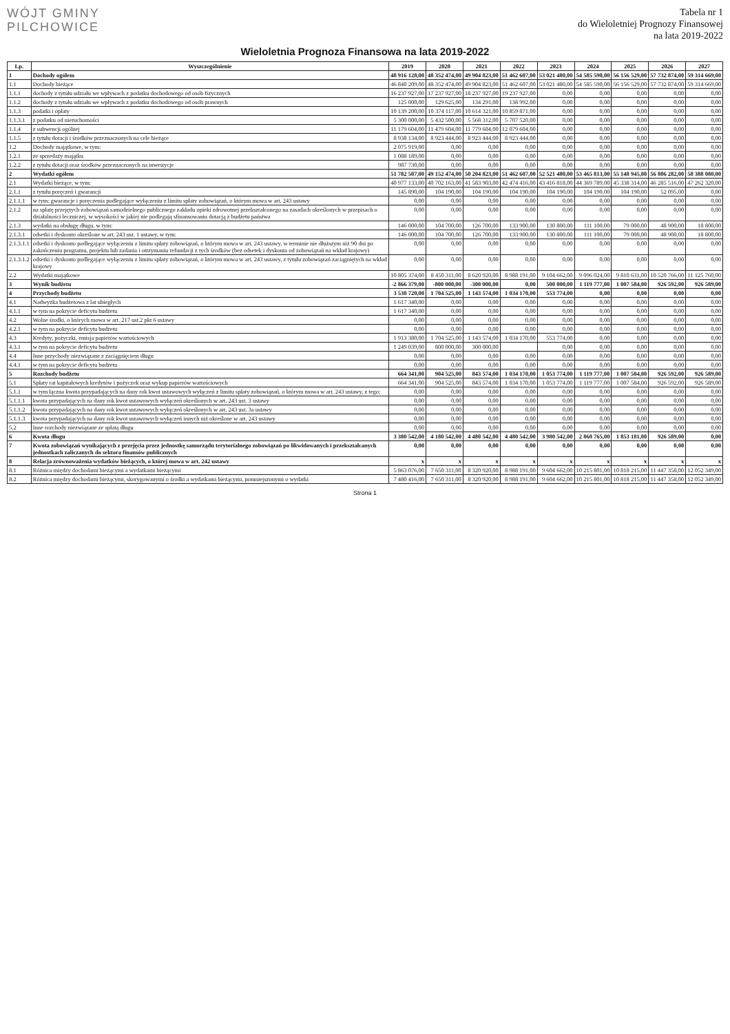WÓJT GMINY
PILCHOWICE
Tabela nr 1
do Wieloletniej Prognozy Finansowej
na lata 2019-2022
Wieloletnia Prognoza Finansowa na lata 2019-2022
| Lp. | Wyszczególnienie | 2019 | 2020 | 2021 | 2022 | 2023 | 2024 | 2025 | 2026 | 2027 |
| --- | --- | --- | --- | --- | --- | --- | --- | --- | --- | --- |
| 1 | Dochody ogółem | 48 916 128,00 | 48 352 474,00 | 49 904 823,00 | 51 462 607,00 | 53 021 480,00 | 54 585 590,00 | 56 156 529,00 | 57 732 874,00 | 59 314 669,00 |
| 1.1 | Dochody bieżące | 46 840 209,00 | 48 352 474,00 | 49 904 823,00 | 51 462 607,00 | 53 021 480,00 | 54 585 590,00 | 56 156 529,00 | 57 732 874,00 | 59 314 669,00 |
| 1.1.1 | dochody z tytułu udziału we wpływach z podatku dochodowego od osób fizycznych | 16 237 927,00 | 17 237 927,00 | 18 237 927,00 | 19 237 927,00 | 0,00 | 0,00 | 0,00 | 0,00 | 0,00 |
| 1.1.2 | dochody z tytułu udziału we wpływach z podatku dochodowego od osób prawnych | 125 000,00 | 129 625,00 | 134 291,00 | 138 992,00 | 0,00 | 0,00 | 0,00 | 0,00 | 0,00 |
| 1.1.3 | podatki i opłaty | 10 139 200,00 | 10 374 117,00 | 10 614 321,00 | 10 859 871,00 | 0,00 | 0,00 | 0,00 | 0,00 | 0,00 |
| 1.1.3.1 | z podatku od nieruchomości | 5 300 000,00 | 5 432 500,00 | 5 568 312,00 | 5 707 520,00 | 0,00 | 0,00 | 0,00 | 0,00 | 0,00 |
| 1.1.4 | z subwencji ogólnej | 11 179 604,00 | 11 479 604,00 | 11 779 604,00 | 12 079 604,00 | 0,00 | 0,00 | 0,00 | 0,00 | 0,00 |
| 1.1.5 | z tytułu dotacji i środków przeznaczonych na cele bieżące | 8 938 134,00 | 8 923 444,00 | 8 923 444,00 | 8 923 444,00 | 0,00 | 0,00 | 0,00 | 0,00 | 0,00 |
| 1.2 | Dochody majątkowe, w tym: | 2 075 919,00 | 0,00 | 0,00 | 0,00 | 0,00 | 0,00 | 0,00 | 0,00 | 0,00 |
| 1.2.1 | ze sprzedaży majątku | 1 088 189,00 | 0,00 | 0,00 | 0,00 | 0,00 | 0,00 | 0,00 | 0,00 | 0,00 |
| 1.2.2 | z tytułu dotacji oraz środków przeznaczonych na inwestycje | 987 730,00 | 0,00 | 0,00 | 0,00 | 0,00 | 0,00 | 0,00 | 0,00 | 0,00 |
| 2 | Wydatki ogółem | 51 782 507,00 | 49 152 474,00 | 50 204 823,00 | 51 462 607,00 | 52 521 480,00 | 53 465 813,00 | 55 148 945,00 | 56 806 282,00 | 58 388 080,00 |
| 2.1 | Wydatki bieżące, w tym: | 40 977 133,00 | 40 702 163,00 | 41 583 903,00 | 42 474 416,00 | 43 416 818,00 | 44 369 789,00 | 45 338 314,00 | 46 285 516,00 | 47 262 320,00 |
| 2.1.1 | z tytułu poręczeń i gwarancji | 145 890,00 | 104 190,00 | 104 190,00 | 104 190,00 | 104 190,00 | 104 190,00 | 104 190,00 | 52 095,00 | 0,00 |
| 2.1.1.1 | w tym: gwarancje i poręczenia podlegające wyłączeniu z limitu spłaty zobowiązań, o którym mowa w art. 243 ustawy | 0,00 | 0,00 | 0,00 | 0,00 | 0,00 | 0,00 | 0,00 | 0,00 | 0,00 |
| 2.1.2 | na spłatę przejętych zobowiązań samodzielnego publicznego zakładu opieki zdrowotnej przekształconego na zasadach określonych w przepisach o działalności leczniczej, w wysokości w jakiej nie podlegają sfinansowaniu dotacją z budżetu państwa | 0,00 | 0,00 | 0,00 | 0,00 | 0,00 | 0,00 | 0,00 | 0,00 | 0,00 |
| 2.1.3 | wydatki na obsługę długu, w tym: | 146 000,00 | 104 700,00 | 126 700,00 | 133 900,00 | 130 800,00 | 111 100,00 | 79 000,00 | 48 900,00 | 18 800,00 |
| 2.1.3.1 | odsetki i dyskonto określone w art. 243 ust. 1 ustawy, w tym: | 146 000,00 | 104 700,00 | 126 700,00 | 133 900,00 | 130 800,00 | 111 100,00 | 79 000,00 | 48 900,00 | 18 800,00 |
| 2.1.3.1.1 | odsetki i dyskonto podlegające wyłączeniu z limitu spłaty zobowiązań, o którym mowa w art. 243 ustawy, w terminie nie dłuższym niż 90 dni po zakończeniu programu, projektu lub zadania i otrzymaniu refundacji z tych środków (bez odsetek i dyskonta od zobowiązań na wkład krajowy) | 0,00 | 0,00 | 0,00 | 0,00 | 0,00 | 0,00 | 0,00 | 0,00 | 0,00 |
| 2.1.3.1.2 | odsetki i dyskonto podlegające wyłączeniu z limitu spłaty zobowiązań, o którym mowa w art. 243 ustawy, z tytułu zobowiązań zaciągniętych na wkład krajowy | 0,00 | 0,00 | 0,00 | 0,00 | 0,00 | 0,00 | 0,00 | 0,00 | 0,00 |
| 2.2 | Wydatki majątkowe | 10 805 374,00 | 8 450 311,00 | 8 620 920,00 | 8 988 191,00 | 9 104 662,00 | 9 096 024,00 | 9 810 631,00 | 10 520 766,00 | 11 125 760,00 |
| 3 | Wynik budżetu | -2 866 379,00 | -800 000,00 | -300 000,00 | 0,00 | 500 000,00 | 1 119 777,00 | 1 007 584,00 | 926 592,00 | 926 589,00 |
| 4 | Przychody budżetu | 3 530 720,00 | 1 704 525,00 | 1 143 574,00 | 1 034 170,00 | 553 774,00 | 0,00 | 0,00 | 0,00 | 0,00 |
| 4.1 | Nadwyżka budżetowa z lat ubiegłych | 1 617 340,00 | 0,00 | 0,00 | 0,00 | 0,00 | 0,00 | 0,00 | 0,00 | 0,00 |
| 4.1.1 | w tym na pokrycie deficytu budżetu | 1 617 340,00 | 0,00 | 0,00 | 0,00 | 0,00 | 0,00 | 0,00 | 0,00 | 0,00 |
| 4.2 | Wolne środki, o których mowa w art. 217 ust.2 pkt 6 ustawy | 0,00 | 0,00 | 0,00 | 0,00 | 0,00 | 0,00 | 0,00 | 0,00 | 0,00 |
| 4.2.1 | w tym na pokrycie deficytu budżetu | 0,00 | 0,00 | 0,00 | 0,00 | 0,00 | 0,00 | 0,00 | 0,00 | 0,00 |
| 4.3 | Kredyty, pożyczki, emisja papierów wartościowych | 1 913 380,00 | 1 704 525,00 | 1 143 574,00 | 1 034 170,00 | 553 774,00 | 0,00 | 0,00 | 0,00 | 0,00 |
| 4.3.1 | w tym na pokrycie deficytu budżetu | 1 249 039,00 | 800 000,00 | 300 000,00 | | 0,00 | 0,00 | 0,00 | 0,00 | 0,00 |
| 4.4 | Inne przychody niezwiązane z zaciągnięciem długu | 0,00 | 0,00 | 0,00 | 0,00 | 0,00 | 0,00 | 0,00 | 0,00 | 0,00 |
| 4.4.1 | w tym na pokrycie deficytu budżetu | 0,00 | 0,00 | 0,00 | 0,00 | 0,00 | 0,00 | 0,00 | 0,00 | 0,00 |
| 5 | Rozchody budżetu | 664 341,00 | 904 525,00 | 843 574,00 | 1 034 170,00 | 1 053 774,00 | 1 119 777,00 | 1 007 584,00 | 926 592,00 | 926 589,00 |
| 5.1 | Spłaty rat kapitałowych kredytów i pożyczek oraz wykup papierów wartościowych | 664 341,00 | 904 525,00 | 843 574,00 | 1 034 170,00 | 1 053 774,00 | 1 119 777,00 | 1 007 584,00 | 926 592,00 | 926 589,00 |
| 5.1.1 | w tym łączna kwota przypadających na dany rok kwot ustawowych wyłączeń z limitu spłaty zobowiązań, o którym mowa w art. 243 ustawy, z tego: | 0,00 | 0,00 | 0,00 | 0,00 | 0,00 | 0,00 | 0,00 | 0,00 | 0,00 |
| 5.1.1.1 | kwota przypadających na dany rok kwot ustawowych wyłączeń określonych w art. 243 ust. 3 ustawy | 0,00 | 0,00 | 0,00 | 0,00 | 0,00 | 0,00 | 0,00 | 0,00 | 0,00 |
| 5.1.1.2 | kwota przypadających na dany rok kwot ustawowych wyłączeń określonych w art. 243 ust. 3a ustawy | 0,00 | 0,00 | 0,00 | 0,00 | 0,00 | 0,00 | 0,00 | 0,00 | 0,00 |
| 5.1.1.3 | kwota przypadających na dany rok kwot ustawowych wyłączeń innych niż określone w art. 243 ustawy | 0,00 | 0,00 | 0,00 | 0,00 | 0,00 | 0,00 | 0,00 | 0,00 | 0,00 |
| 5.2 | Inne rozchody niezwiązane ze spłatą długu | 0,00 | 0,00 | 0,00 | 0,00 | 0,00 | 0,00 | 0,00 | 0,00 | 0,00 |
| 6 | Kwota długu | 3 380 542,00 | 4 180 542,00 | 4 480 542,00 | 4 480 542,00 | 3 980 542,00 | 2 860 765,00 | 1 853 181,00 | 926 589,00 | 0,00 |
| 7 | Kwota zobowiązań wynikających z przejęcia przez jednostkę samorządu terytorialnego zobowiązań po likwidowanych i przekształcanych jednostkach zaliczanych do sektora finansów publicznych | 0,00 | 0,00 | 0,00 | 0,00 | 0,00 | 0,00 | 0,00 | 0,00 | 0,00 |
| 8 | Relacja zrównoważenia wydatków bieżących, o której mowa w art. 242 ustawy | x | x | x | x | x | x | x | x | x |
| 8.1 | Różnica między dochodami bieżącymi a wydatkami bieżącymi | 5 863 076,00 | 7 650 311,00 | 8 320 920,00 | 8 988 191,00 | 9 604 662,00 | 10 215 801,00 | 10 818 215,00 | 11 447 358,00 | 12 052 349,00 |
| 8.2 | Różnica między dochodami bieżącymi, skorygowanymi o środki a wydatkami bieżącymi, pomniejszonymi o wydatki | 7 480 416,00 | 7 650 311,00 | 8 320 920,00 | 8 988 191,00 | 9 604 662,00 | 10 215 801,00 | 10 818 215,00 | 11 447 358,00 | 12 052 349,00 |
Strona 1